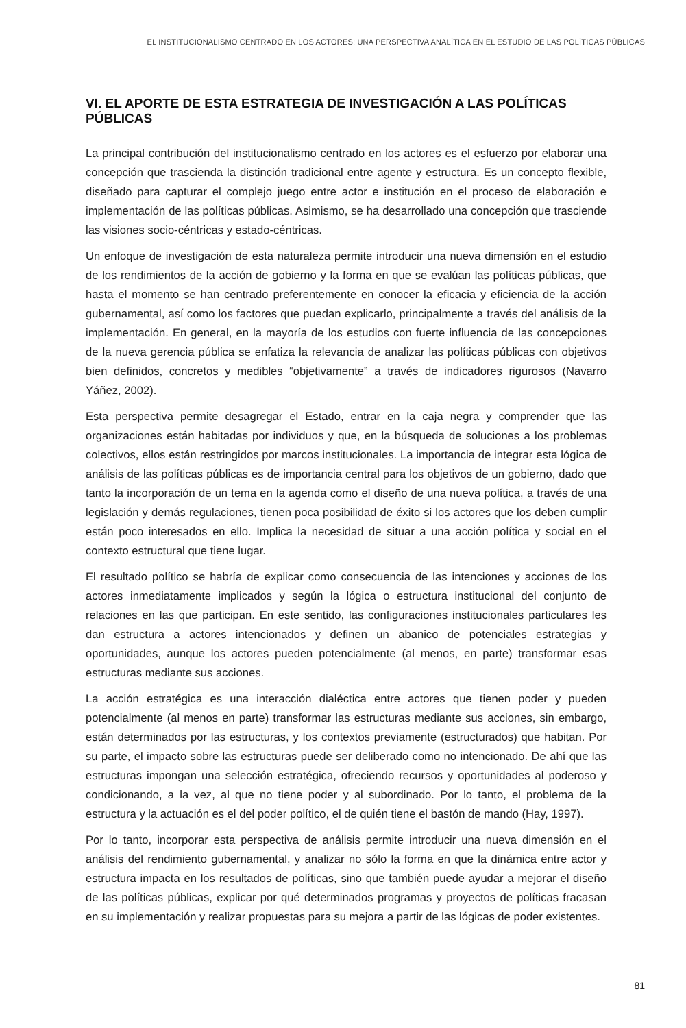EL INSTITUCIONALISMO CENTRADO EN LOS ACTORES: UNA PERSPECTIVA ANALÍTICA EN EL ESTUDIO DE LAS POLÍTICAS PÚBLICAS
VI. EL APORTE DE ESTA ESTRATEGIA DE INVESTIGACIÓN A LAS POLÍTICAS PÚBLICAS
La principal contribución del institucionalismo centrado en los actores es el esfuerzo por elaborar una concepción que trascienda la distinción tradicional entre agente y estructura. Es un concepto flexible, diseñado para capturar el complejo juego entre actor e institución en el proceso de elaboración e implementación de las políticas públicas. Asimismo, se ha desarrollado una concepción que trasciende las visiones socio-céntricas y estado-céntricas.
Un enfoque de investigación de esta naturaleza permite introducir una nueva dimensión en el estudio de los rendimientos de la acción de gobierno y la forma en que se evalúan las políticas públicas, que hasta el momento se han centrado preferentemente en conocer la eficacia y eficiencia de la acción gubernamental, así como los factores que puedan explicarlo, principalmente a través del análisis de la implementación. En general, en la mayoría de los estudios con fuerte influencia de las concepciones de la nueva gerencia pública se enfatiza la relevancia de analizar las políticas públicas con objetivos bien definidos, concretos y medibles “objetivamente” a través de indicadores rigurosos (Navarro Yáñez, 2002).
Esta perspectiva permite desagregar el Estado, entrar en la caja negra y comprender que las organizaciones están habitadas por individuos y que, en la búsqueda de soluciones a los problemas colectivos, ellos están restringidos por marcos institucionales. La importancia de integrar esta lógica de análisis de las políticas públicas es de importancia central para los objetivos de un gobierno, dado que tanto la incorporación de un tema en la agenda como el diseño de una nueva política, a través de una legislación y demás regulaciones, tienen poca posibilidad de éxito si los actores que los deben cumplir están poco interesados en ello. Implica la necesidad de situar a una acción política y social en el contexto estructural que tiene lugar.
El resultado político se habría de explicar como consecuencia de las intenciones y acciones de los actores inmediatamente implicados y según la lógica o estructura institucional del conjunto de relaciones en las que participan. En este sentido, las configuraciones institucionales particulares les dan estructura a actores intencionados y definen un abanico de potenciales estrategias y oportunidades, aunque los actores pueden potencialmente (al menos, en parte) transformar esas estructuras mediante sus acciones.
La acción estratégica es una interacción dialéctica entre actores que tienen poder y pueden potencialmente (al menos en parte) transformar las estructuras mediante sus acciones, sin embargo, están determinados por las estructuras, y los contextos previamente (estructurados) que habitan. Por su parte, el impacto sobre las estructuras puede ser deliberado como no intencionado. De ahí que las estructuras impongan una selección estratégica, ofreciendo recursos y oportunidades al poderoso y condicionando, a la vez, al que no tiene poder y al subordinado. Por lo tanto, el problema de la estructura y la actuación es el del poder político, el de quién tiene el bastón de mando (Hay, 1997).
Por lo tanto, incorporar esta perspectiva de análisis permite introducir una nueva dimensión en el análisis del rendimiento gubernamental, y analizar no sólo la forma en que la dinámica entre actor y estructura impacta en los resultados de políticas, sino que también puede ayudar a mejorar el diseño de las políticas públicas, explicar por qué determinados programas y proyectos de políticas fracasan en su implementación y realizar propuestas para su mejora a partir de las lógicas de poder existentes.
81